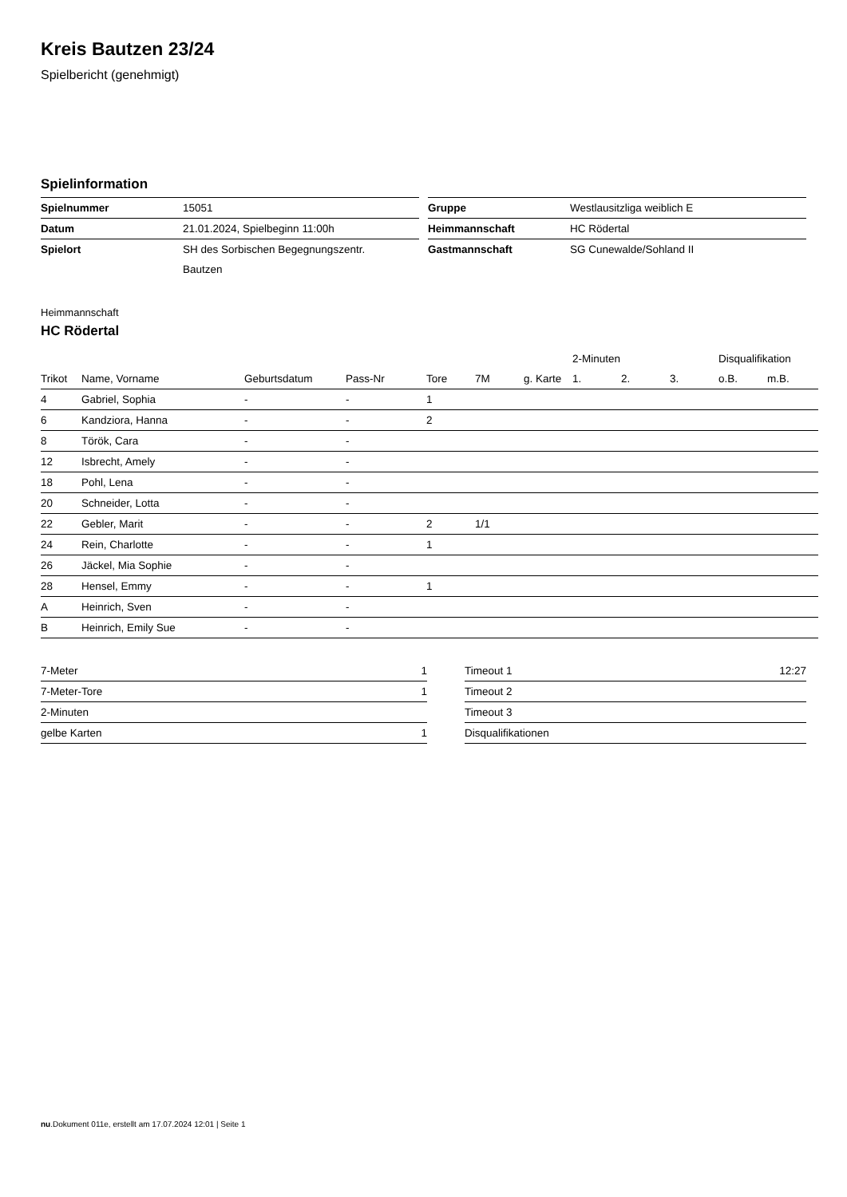Kreis Bautzen 23/24
Spielbericht (genehmigt)
Spielinformation
| Spielnummer | 15051 |
| Datum | 21.01.2024, Spielbeginn 11:00h |
| Spielort | SH des Sorbischen Begegnungszentr. |
| | Bautzen |
| Gruppe | Westlausitzliga weiblich E |
| Heimmannschaft | HC Rödertal |
| Gastmannschaft | SG Cunewalde/Sohland II |
Heimmannschaft
HC Rödertal
| | | | | | | | 2-Minuten | | | Disqualifikation | |
| --- | --- | --- | --- | --- | --- | --- | --- | --- | --- | --- | --- |
| Trikot | Name, Vorname | Geburtsdatum | Pass-Nr | Tore | 7M | g. Karte | 1. | 2. | 3. | o.B. | m.B. |
| 4 | Gabriel, Sophia | - | - | 1 | | | | | | | |
| 6 | Kandziora, Hanna | - | - | 2 | | | | | | | |
| 8 | Török, Cara | - | - | | | | | | | | |
| 12 | Isbrecht, Amely | - | - | | | | | | | | |
| 18 | Pohl, Lena | - | - | | | | | | | | |
| 20 | Schneider, Lotta | - | - | | | | | | | | |
| 22 | Gebler, Marit | - | - | 2 | 1/1 | | | | | | |
| 24 | Rein, Charlotte | - | - | 1 | | | | | | | |
| 26 | Jäckel, Mia Sophie | - | - | | | | | | | | |
| 28 | Hensel, Emmy | - | - | 1 | | | | | | | |
| A | Heinrich, Sven | - | - | | | | | | | | |
| B | Heinrich, Emily Sue | - | - | | | | | | | | |
| 7-Meter | 1 |
| 7-Meter-Tore | 1 |
| 2-Minuten | |
| gelbe Karten | 1 |
| Timeout 1 | 12:27 |
| Timeout 2 | |
| Timeout 3 | |
| Disqualifikationen | |
nu.Dokument 011e, erstellt am 17.07.2024 12:01 | Seite 1